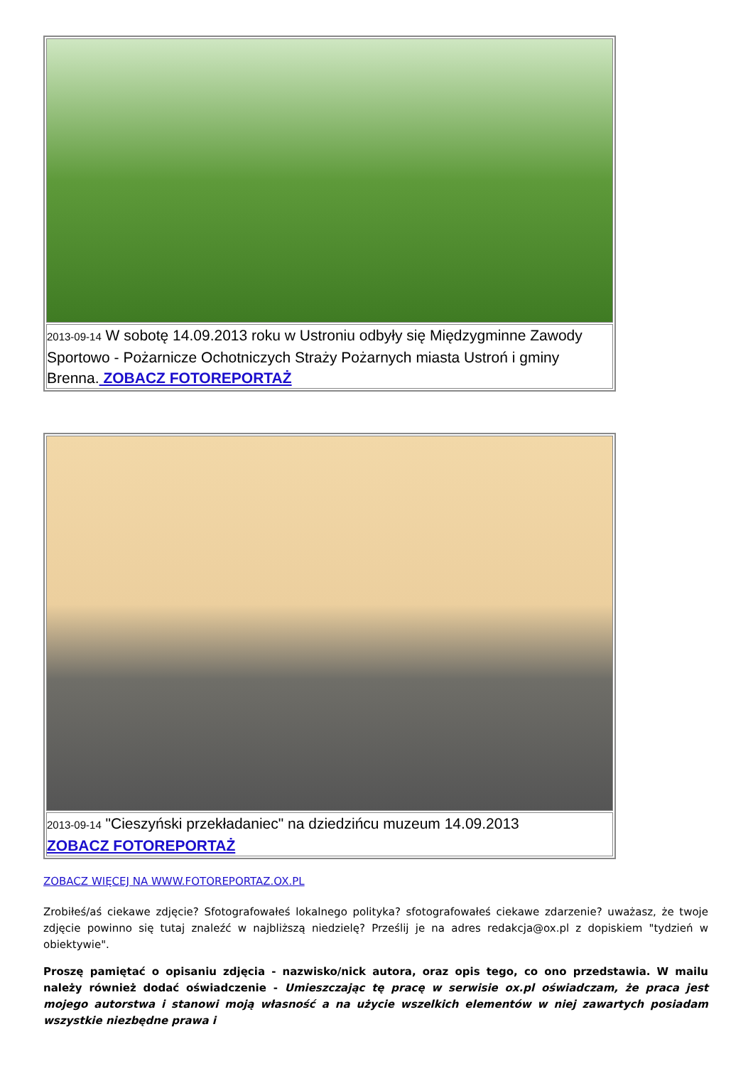| 2013-09-14 W sobotę 14.09.2013 roku w Ustroniu odbyły się Międzygminne Zawody Sportowo - Pożarnicze Ochotniczych Straży Pożarnych miasta Ustroń i gminy Brenna. ZOBACZ FOTOREPORTAŻ |
| 2013-09-14 "Cieszyński przekładaniec" na dziedzińcu muzeum 14.09.2013 ZOBACZ FOTOREPORTAŻ |
ZOBACZ WIĘCEJ NA WWW.FOTOREPORTAZ.OX.PL
Zrobiłeś/aś ciekawe zdjęcie? Sfotografowałeś lokalnego polityka? sfotografowałeś ciekawe zdarzenie? uważasz, że twoje zdjęcie powinno się tutaj znaleźć w najbliższą niedzielę? Prześlij je na adres redakcja@ox.pl z dopiskiem "tydzień w obiektywie".
Proszę pamiętać o opisaniu zdjęcia - nazwisko/nick autora, oraz opis tego, co ono przedstawia. W mailu należy również dodać oświadczenie - Umieszczając tę pracę w serwisie ox.pl oświadczam, że praca jest mojego autorstwa i stanowi moją własność a na użycie wszelkich elementów w niej zawartych posiadam wszystkie niezbędne prawa i